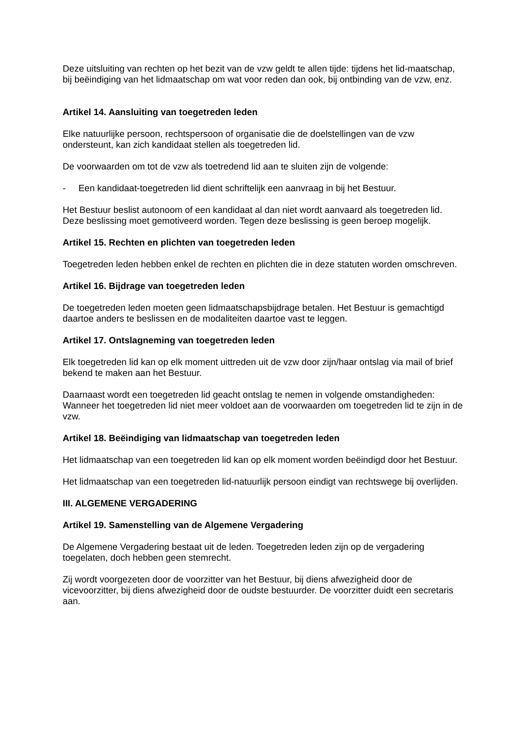Deze uitsluiting van rechten op het bezit van de vzw geldt te allen tijde: tijdens het lid-maatschap, bij beëindiging van het lidmaatschap om wat voor reden dan ook, bij ontbinding van de vzw, enz.
Artikel 14. Aansluiting van toegetreden leden
Elke natuurlijke persoon, rechtspersoon of organisatie die de doelstellingen van de vzw ondersteunt, kan zich kandidaat stellen als toegetreden lid.
De voorwaarden om tot de vzw als toetredend lid aan te sluiten zijn de volgende:
- Een kandidaat-toegetreden lid dient schriftelijk een aanvraag in bij het Bestuur.
Het Bestuur beslist autonoom of een kandidaat al dan niet wordt aanvaard als toegetreden lid. Deze beslissing moet gemotiveerd worden. Tegen deze beslissing is geen beroep mogelijk.
Artikel 15. Rechten en plichten van toegetreden leden
Toegetreden leden hebben enkel de rechten en plichten die in deze statuten worden omschreven.
Artikel 16. Bijdrage van toegetreden leden
De toegetreden leden moeten geen lidmaatschapsbijdrage betalen. Het Bestuur is gemachtigd daartoe anders te beslissen en de modaliteiten daartoe vast te leggen.
Artikel 17. Ontslagneming van toegetreden leden
Elk toegetreden lid kan op elk moment uittreden uit de vzw door zijn/haar ontslag via mail of brief bekend te maken aan het Bestuur.
Daarnaast wordt een toegetreden lid geacht ontslag te nemen in volgende omstandigheden: Wanneer het toegetreden lid niet meer voldoet aan de voorwaarden om toegetreden lid te zijn in de vzw.
Artikel 18. Beëindiging van lidmaatschap van toegetreden leden
Het lidmaatschap van een toegetreden lid kan op elk moment worden beëindigd door het Bestuur.
Het lidmaatschap van een toegetreden lid-natuurlijk persoon eindigt van rechtswege bij overlijden.
III. ALGEMENE VERGADERING
Artikel 19. Samenstelling van de Algemene Vergadering
De Algemene Vergadering bestaat uit de leden. Toegetreden leden zijn op de vergadering toegelaten, doch hebben geen stemrecht.
Zij wordt voorgezeten door de voorzitter van het Bestuur, bij diens afwezigheid door de vicevoorzitter, bij diens afwezigheid door de oudste bestuurder. De voorzitter duidt een secretaris aan.